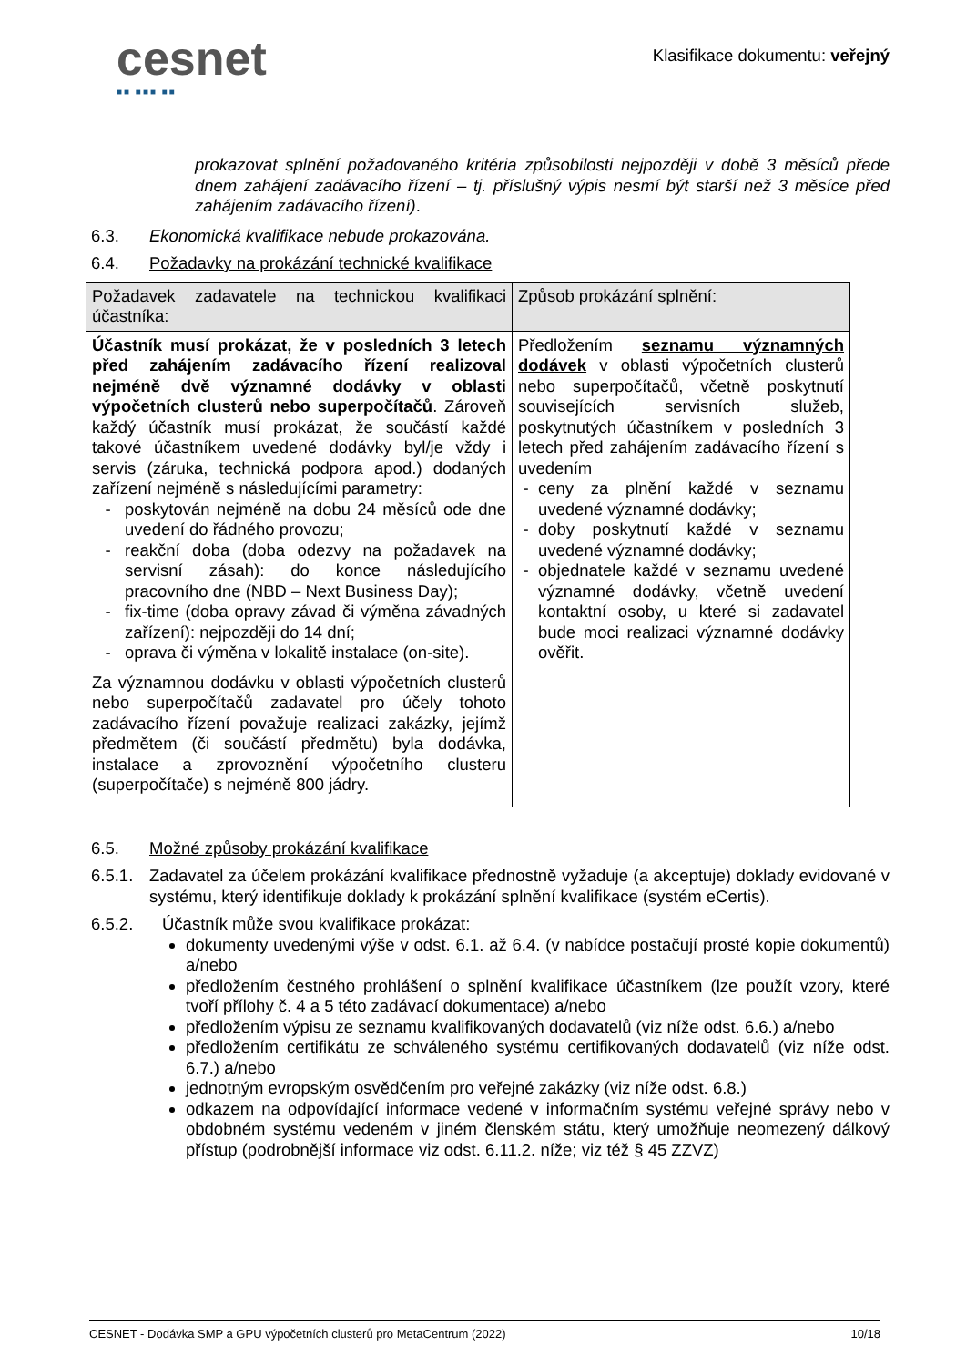cesnet
■■ ■■■ ■■
Klasifikace dokumentu: veřejný
prokazovat splnění požadovaného kritéria způsobilosti nejpozději v době 3 měsíců přede dnem zahájení zadávacího řízení – tj. příslušný výpis nesmí být starší než 3 měsíce před zahájením zadávacího řízení).
6.3. Ekonomická kvalifikace nebude prokazována.
6.4. Požadavky na prokázání technické kvalifikace
| Požadavek zadavatele na technickou kvalifikaci účastníka: | Způsob prokázání splnění: |
| Účastník musí prokázat, že v posledních 3 letech před zahájením zadávacího řízení realizoval nejméně dvě významné dodávky v oblasti výpočetních clusterů nebo superpočítačů . Zároveň každý účastník musí prokázat, že součástí každé takové účastníkem uvedené dodávky byl/je vždy i servis (záruka, technická podpora apod.) dodaných zařízení nejméně s následujícími parametry: poskytován nejméně na dobu 24 měsíců ode dne uvedení do řádného provozu; reakční doba (doba odezvy na požadavek na servisní zásah): do konce následujícího pracovního dne (NBD – Next Business Day); fix-time (doba opravy závad či výměna závadných zařízení): nejpozději do 14 dní; oprava či výměna v lokalitě instalace (on-site). Za významnou dodávku v oblasti výpočetních clusterů nebo superpočítačů zadavatel pro účely tohoto zadávacího řízení považuje realizaci zakázky, jejímž předmětem (či součástí předmětu) byla dodávka, instalace a zprovoznění výpočetního clusteru (superpočítače) s nejméně 800 jádry. | Předložením seznamu významných dodávek v oblasti výpočetních clusterů nebo superpočítačů, včetně poskytnutí souvisejících servisních služeb, poskytnutých účastníkem v posledních 3 letech před zahájením zadávacího řízení s uvedením ceny za plnění každé v seznamu uvedené významné dodávky; doby poskytnutí každé v seznamu uvedené významné dodávky; objednatele každé v seznamu uvedené významné dodávky, včetně uvedení kontaktní osoby, u které si zadavatel bude moci realizaci významné dodávky ověřit. |
6.5. Možné způsoby prokázání kvalifikace
6.5.1. Zadavatel za účelem prokázání kvalifikace přednostně vyžaduje (a akceptuje) doklady evidované v systému, který identifikuje doklady k prokázání splnění kvalifikace (systém eCertis).
6.5.2. Účastník může svou kvalifikace prokázat:
dokumenty uvedenými výše v odst. 6.1. až 6.4. (v nabídce postačují prosté kopie dokumentů) a/nebo
předložením čestného prohlášení o splnění kvalifikace účastníkem (lze použít vzory, které tvoří přílohy č. 4 a 5 této zadávací dokumentace) a/nebo
předložením výpisu ze seznamu kvalifikovaných dodavatelů (viz níže odst. 6.6.) a/nebo
předložením certifikátu ze schváleného systému certifikovaných dodavatelů (viz níže odst. 6.7.) a/nebo
jednotným evropským osvědčením pro veřejné zakázky (viz níže odst. 6.8.)
odkazem na odpovídající informace vedené v informačním systému veřejné správy nebo v obdobném systému vedeném v jiném členském státu, který umožňuje neomezený dálkový přístup (podrobnější informace viz odst. 6.11.2. níže; viz též § 45 ZZVZ)
CESNET - Dodávka SMP a GPU výpočetních clusterů pro MetaCentrum (2022) 10/18